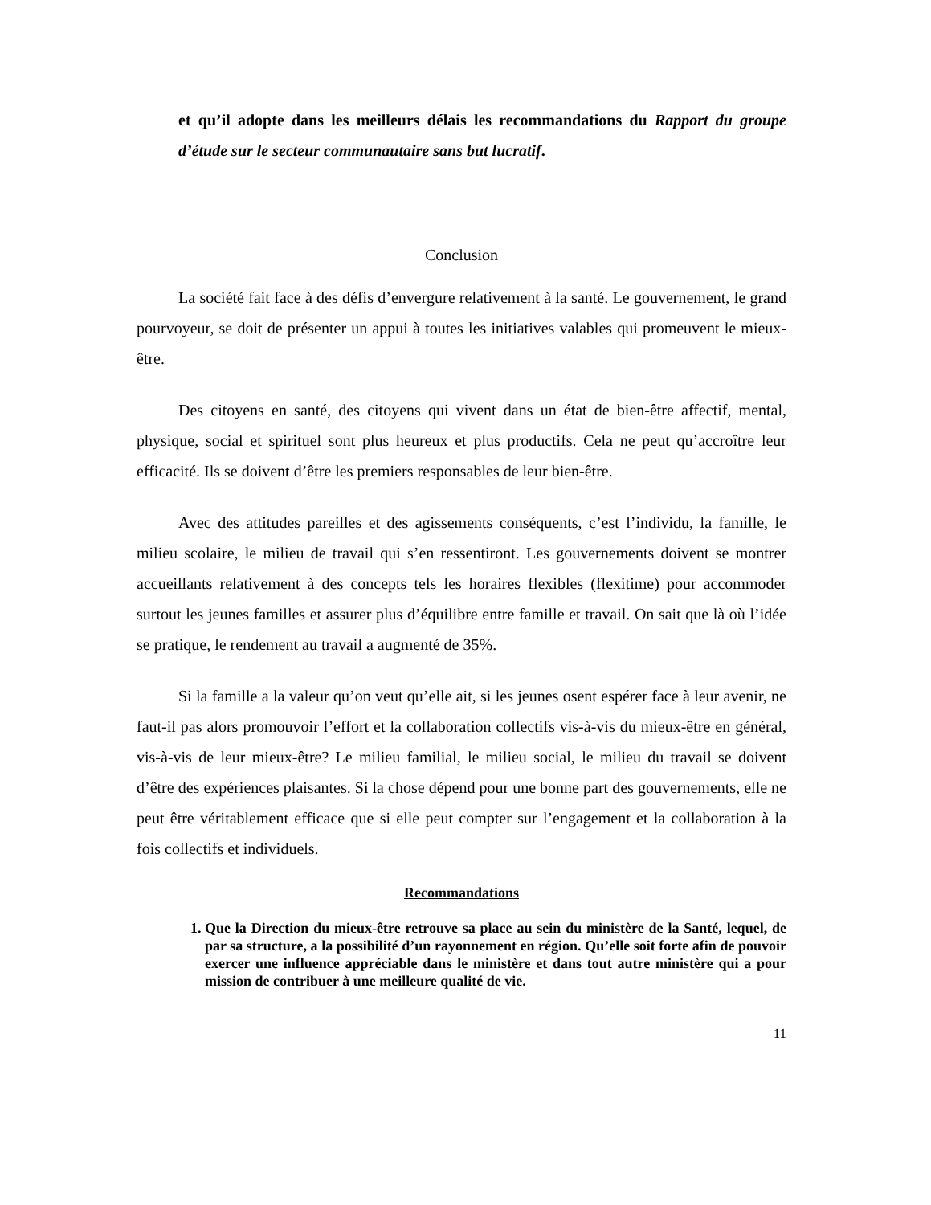et qu’il adopte dans les meilleurs délais les recommandations du Rapport du groupe d’étude sur le secteur communautaire sans but lucratif.
Conclusion
La société fait face à des défis d’envergure relativement à la santé. Le gouvernement, le grand pourvoyeur, se doit de présenter un appui à toutes les initiatives valables qui promeuvent le mieux-être.
Des citoyens en santé, des citoyens qui vivent dans un état de bien-être affectif, mental, physique, social et spirituel sont plus heureux et plus productifs. Cela ne peut qu’accroître leur efficacité. Ils se doivent d’être les premiers responsables de leur bien-être.
Avec des attitudes pareilles et des agissements conséquents, c’est l’individu, la famille, le milieu scolaire, le milieu de travail qui s’en ressentiront. Les gouvernements doivent se montrer accueillants relativement à des concepts tels les horaires flexibles (flexitime) pour accommoder surtout les jeunes familles et assurer plus d’équilibre entre famille et travail. On sait que là où l’idée se pratique, le rendement au travail a augmenté de 35%.
Si la famille a la valeur qu’on veut qu’elle ait, si les jeunes osent espérer face à leur avenir, ne faut-il pas alors promouvoir l’effort et la collaboration collectifs vis-à-vis du mieux-être en général, vis-à-vis de leur mieux-être? Le milieu familial, le milieu social, le milieu du travail se doivent d’être des expériences plaisantes. Si la chose dépend pour une bonne part des gouvernements, elle ne peut être véritablement efficace que si elle peut compter sur l’engagement et la collaboration à la fois collectifs et individuels.
Recommandations
1. Que la Direction du mieux-être retrouve sa place au sein du ministère de la Santé, lequel, de par sa structure, a la possibilité d’un rayonnement en région. Qu’elle soit forte afin de pouvoir exercer une influence appréciable dans le ministère et dans tout autre ministère qui a pour mission de contribuer à une meilleure qualité de vie.
11